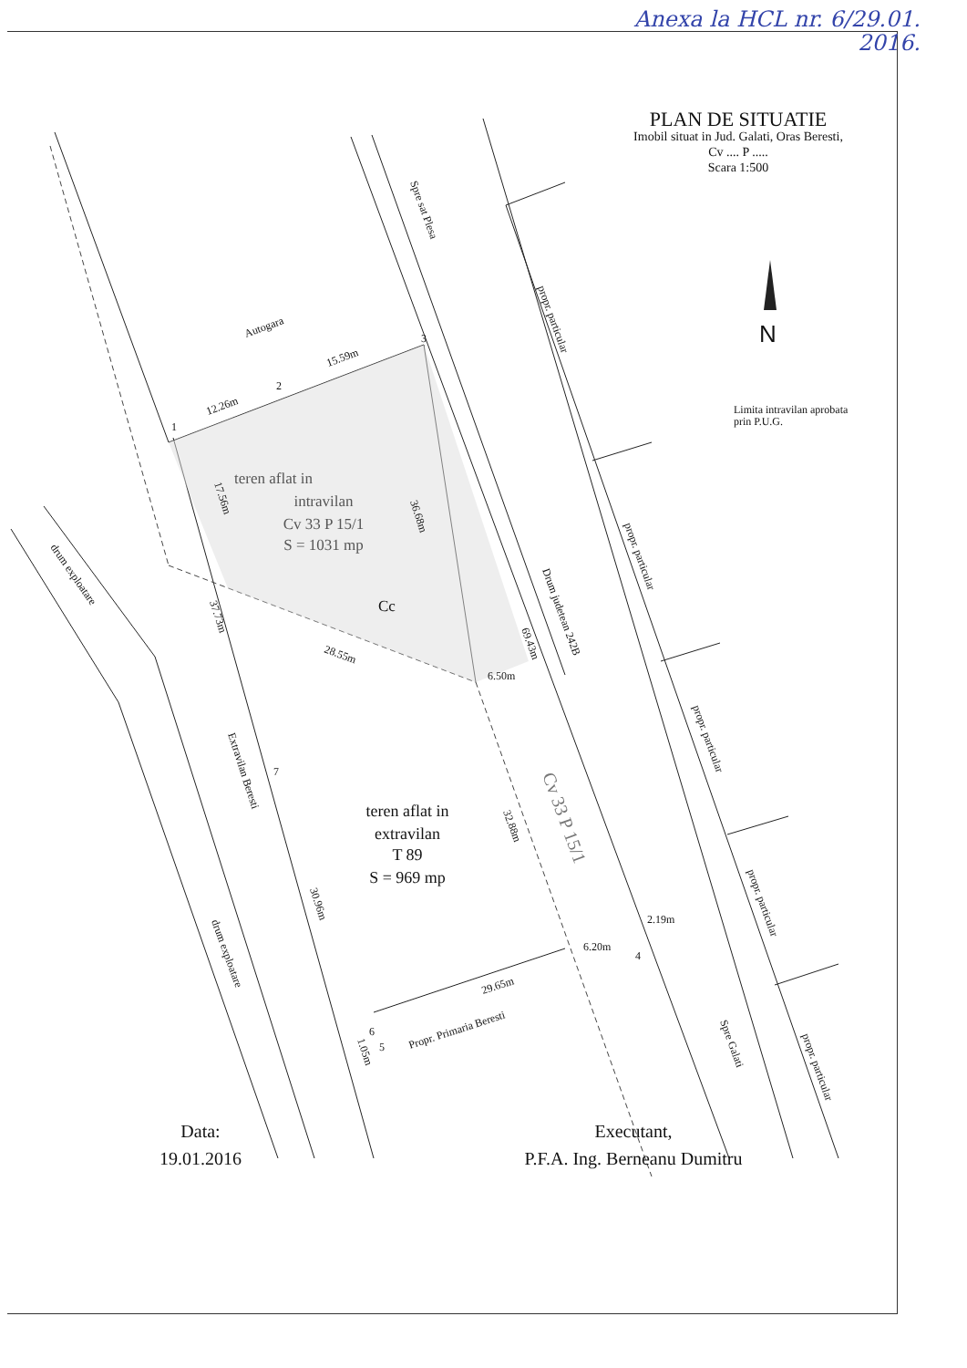Anexa la HCL nr. 6/29.01.
2016.
PLAN DE SITUATIE
Imobil situat in Jud. Galati, Oras Beresti,
Cv .... P .....
Scara 1:500
Limita intravilan aprobata
prin P.U.G.
Autogara
Spre sat Plesa
propr. particular
propr. particular
propr. particular
propr. particular
propr. particular
Drum judetean 242B
drum exploatare
drum exploatare
Extravilan Beresti
Propr. Primaria Beresti
Spre Galati
Cv 33 P 15/1
teren aflat in
intravilan
Cv 33 P 15/1
S = 1031 mp
Cc
teren aflat in
extravilan
T 89
S = 969 mp
12.26m
15.59m
17.56m
36.68m
37.73m
28.55m
69.43m
6.50m
32.88m
30.96m
2.19m
6.20m
29.65m
1.05m
1
2
3
4
5
6
7
N
Data:
19.01.2016
Executant,
P.F.A. Ing. Berneanu Dumitru